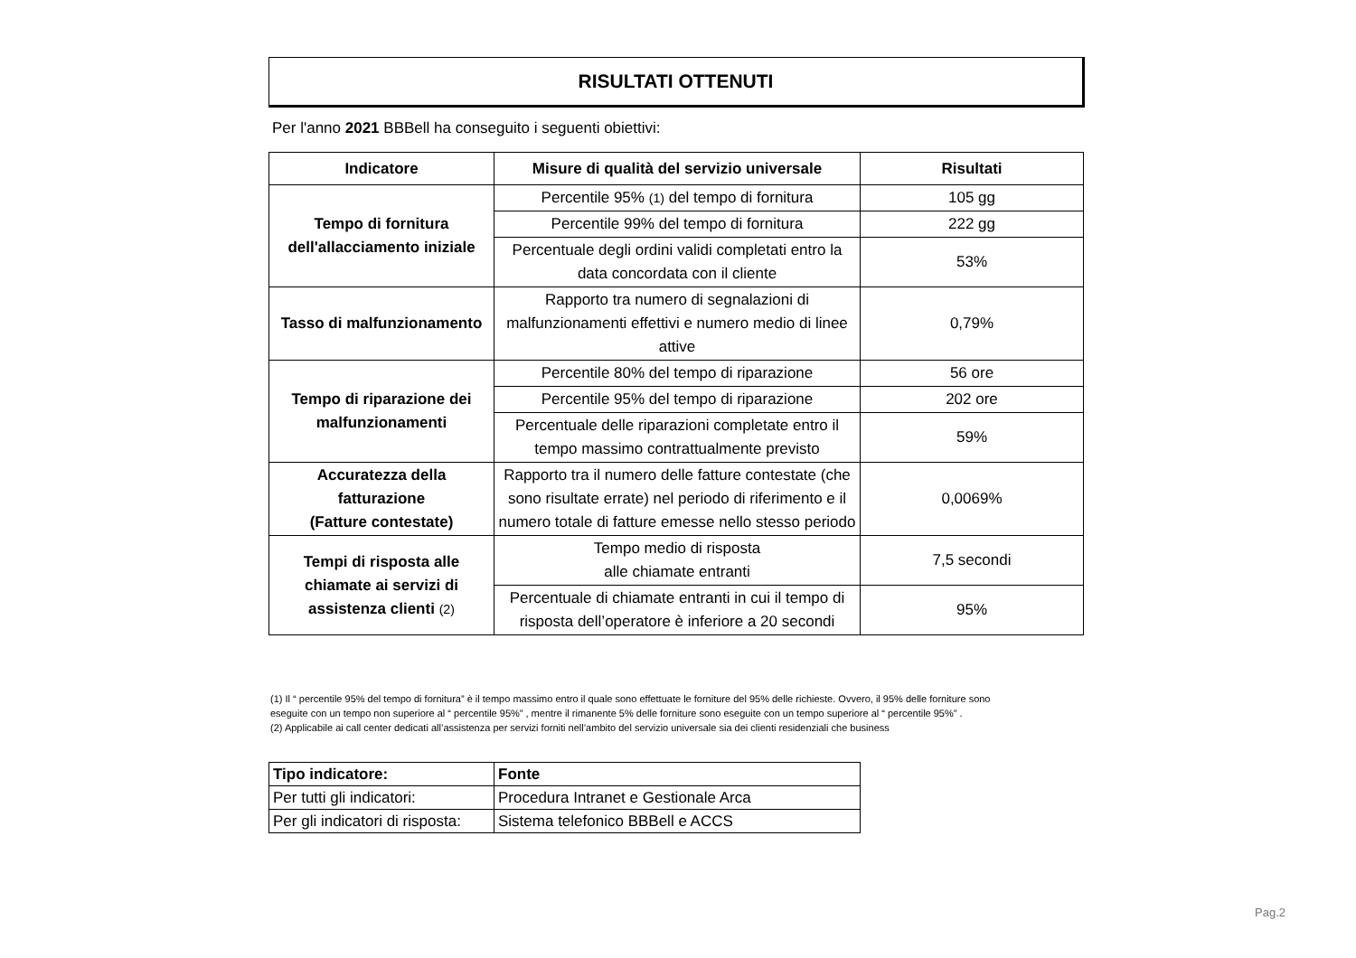RISULTATI OTTENUTI
Per l'anno 2021 BBBell ha conseguito i seguenti obiettivi:
| Indicatore | Misure di qualità del servizio universale | Risultati |
| --- | --- | --- |
| Tempo di fornitura dell'allacciamento iniziale | Percentile 95% (1) del tempo di fornitura | 105 gg |
| | Percentile 99% del tempo di fornitura | 222 gg |
| | Percentuale degli ordini validi completati entro la data concordata con il cliente | 53% |
| Tasso di malfunzionamento | Rapporto tra numero di segnalazioni di malfunzionamenti effettivi e numero medio di linee attive | 0,79% |
| Tempo di riparazione dei malfunzionamenti | Percentile 80% del tempo di riparazione | 56 ore |
| | Percentile 95% del tempo di riparazione | 202 ore |
| | Percentuale delle riparazioni completate entro il tempo massimo contrattualmente previsto | 59% |
| Accuratezza della fatturazione (Fatture contestate) | Rapporto tra il numero delle fatture contestate (che sono risultate errate) nel periodo di riferimento e il numero totale di fatture emesse nello stesso periodo | 0,0069% |
| Tempi di risposta alle chiamate ai servizi di assistenza clienti (2) | Tempo medio di risposta alle chiamate entranti | 7,5 secondi |
| | Percentuale di chiamate entranti in cui il tempo di risposta dell’operatore è inferiore a 20 secondi | 95% |
(1) Il “ percentile 95% del tempo di fornitura” è il tempo massimo entro il quale sono effettuate le forniture del 95% delle richieste. Ovvero, il 95% delle forniture sono
eseguite con un tempo non superiore al “ percentile 95%” , mentre il rimanente 5% delle forniture sono eseguite con un tempo superiore al “ percentile 95%” .
(2) Applicabile ai call center dedicati all’assistenza per servizi forniti nell’ambito del servizio universale sia dei clienti residenziali che business
| Tipo indicatore: | Fonte |
| --- | --- |
| Per tutti gli indicatori: | Procedura Intranet e Gestionale Arca |
| Per gli indicatori di risposta: | Sistema telefonico BBBell e ACCS |
Pag.2